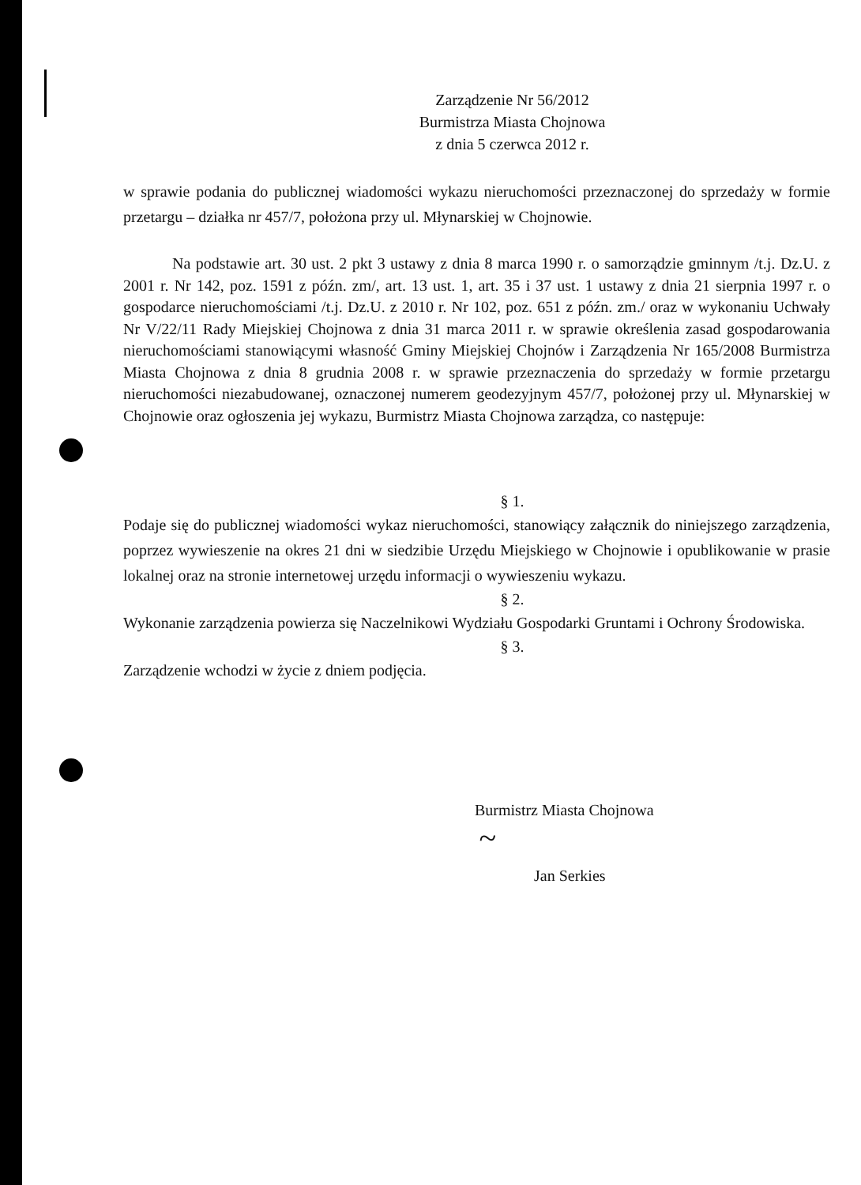Zarządzenie Nr 56/2012
Burmistrza Miasta Chojnowa
z dnia 5 czerwca 2012 r.
w sprawie podania do publicznej wiadomości wykazu nieruchomości przeznaczonej do sprzedaży w formie przetargu – działka nr 457/7, położona przy ul. Młynarskiej w Chojnowie.
Na podstawie art. 30 ust. 2 pkt 3 ustawy z dnia 8 marca 1990 r. o samorządzie gminnym /t.j. Dz.U. z 2001 r. Nr 142, poz. 1591 z późn. zm/, art. 13 ust. 1, art. 35 i 37 ust. 1 ustawy z dnia 21 sierpnia 1997 r. o gospodarce nieruchomościami /t.j. Dz.U. z 2010 r. Nr 102, poz. 651 z późn. zm./ oraz w wykonaniu Uchwały Nr V/22/11 Rady Miejskiej Chojnowa z dnia 31 marca 2011 r. w sprawie określenia zasad gospodarowania nieruchomościami stanowiącymi własność Gminy Miejskiej Chojnów i Zarządzenia Nr 165/2008 Burmistrza Miasta Chojnowa z dnia 8 grudnia 2008 r. w sprawie przeznaczenia do sprzedaży w formie przetargu nieruchomości niezabudowanej, oznaczonej numerem geodezyjnym 457/7, położonej przy ul. Młynarskiej w Chojnowie oraz ogłoszenia jej wykazu, Burmistrz Miasta Chojnowa zarządza, co następuje:
§ 1.
Podaje się do publicznej wiadomości wykaz nieruchomości, stanowiący załącznik do niniejszego zarządzenia, poprzez wywieszenie na okres 21 dni w siedzibie Urzędu Miejskiego w Chojnowie i opublikowanie w prasie lokalnej oraz na stronie internetowej urzędu informacji o wywieszeniu wykazu.
§ 2.
Wykonanie zarządzenia powierza się Naczelnikowi Wydziału Gospodarki Gruntami i Ochrony Środowiska.
§ 3.
Zarządzenie wchodzi w życie z dniem podjęcia.
Burmistrz Miasta Chojnowa
~
Jan Serkies